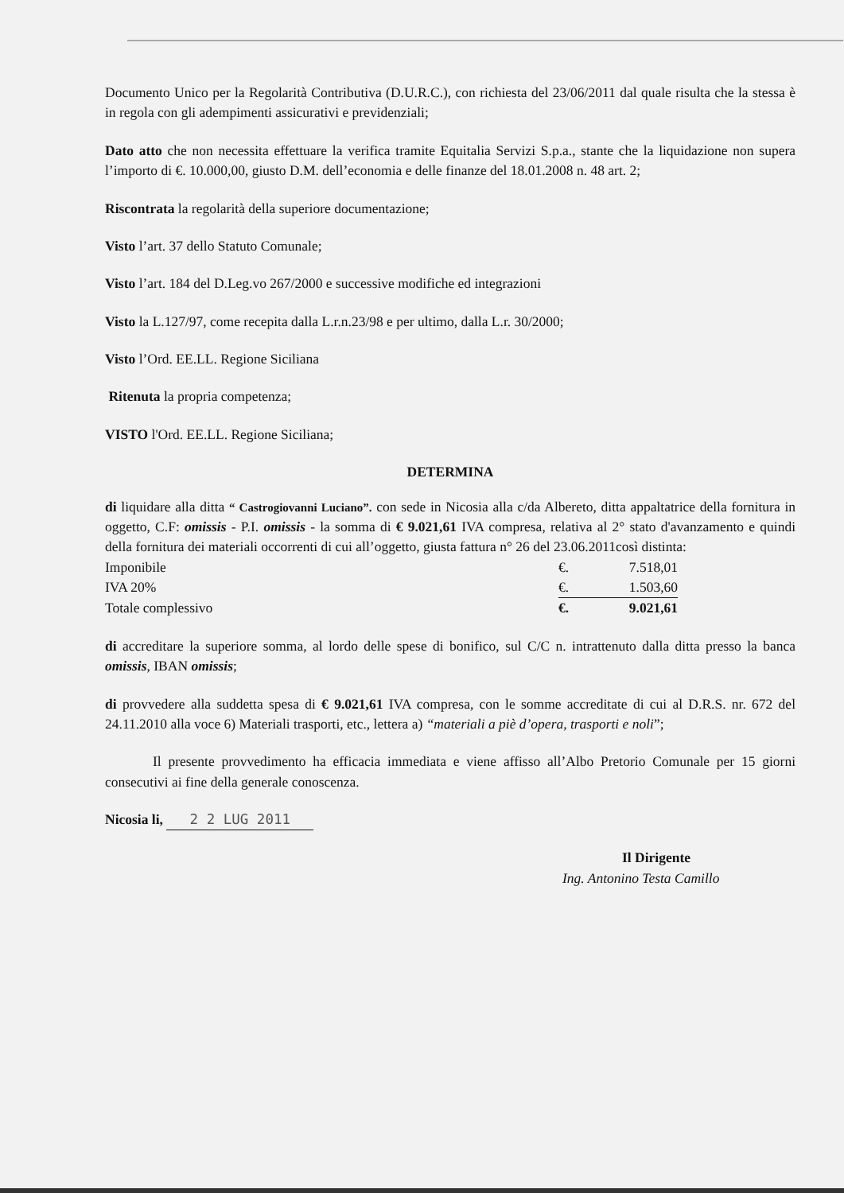Documento Unico per la Regolarità Contributiva (D.U.R.C.), con richiesta del 23/06/2011 dal quale risulta che la stessa è in regola con gli adempimenti assicurativi e previdenziali;
Dato atto che non necessita effettuare la verifica tramite Equitalia Servizi S.p.a., stante che la liquidazione non supera l’importo di €. 10.000,00, giusto D.M. dell’economia e delle finanze del 18.01.2008 n. 48 art. 2;
Riscontrata la regolarità della superiore documentazione;
Visto l’art. 37 dello Statuto Comunale;
Visto l’art. 184 del D.Leg.vo 267/2000 e successive modifiche ed integrazioni
Visto la L.127/97, come recepita dalla L.r.n.23/98 e per ultimo, dalla L.r. 30/2000;
Visto l’Ord. EE.LL. Regione Siciliana
Ritenuta la propria competenza;
VISTO l'Ord. EE.LL. Regione Siciliana;
DETERMINA
di liquidare alla ditta “ Castrogiovanni Luciano”. con sede in Nicosia alla c/da Albereto, ditta appaltatrice della fornitura in oggetto, C.F: omissis - P.I. omissis - la somma di € 9.021,61 IVA compresa, relativa al 2° stato d'avanzamento e quindi della fornitura dei materiali occorrenti di cui all’oggetto, giusta fattura n° 26 del 23.06.2011così distinta:
| Imponibile | €. | 7.518,01 |
| IVA 20% | €. | 1.503,60 |
| Totale complessivo | €. | 9.021,61 |
di accreditare la superiore somma, al lordo delle spese di bonifico, sul C/C n. intrattenuto dalla ditta presso la banca omissis, IBAN omissis;
di provvedere alla suddetta spesa di € 9.021,61 IVA compresa, con le somme accreditate di cui al D.R.S. nr. 672 del 24.11.2010 alla voce 6) Materiali trasporti, etc., lettera a) “materiali a piè d’opera, trasporti e noli”;
Il presente provvedimento ha efficacia immediata e viene affisso all’Albo Pretorio Comunale per 15 giorni consecutivi ai fine della generale conoscenza.
Nicosia li, 2 2 LUG 2011
Il Dirigente
Ing. Antonino Testa Camillo